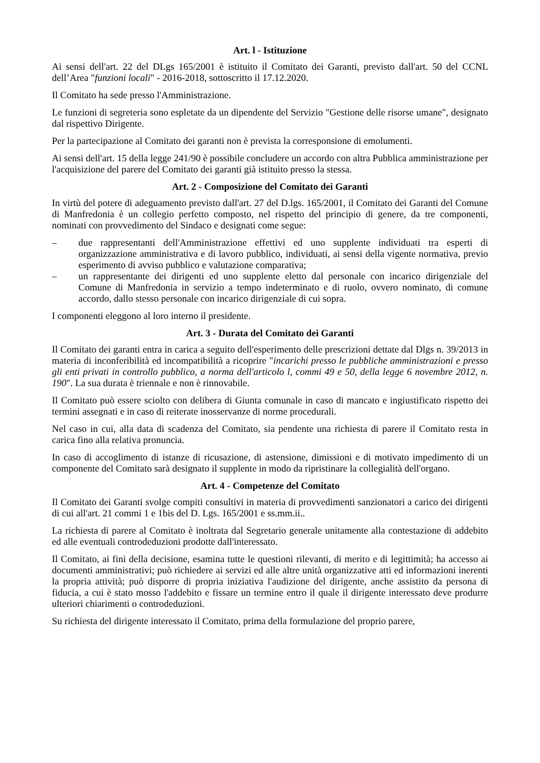Art. l - Istituzione
Ai sensi dell'art. 22 del DLgs 165/2001 è istituito il Comitato dei Garanti, previsto dall'art. 50 del CCNL dell’Area "funzioni locali" - 2016-2018, sottoscritto il 17.12.2020.
Il Comitato ha sede presso l'Amministrazione.
Le funzioni di segreteria sono espletate da un dipendente del Servizio "Gestione delle risorse umane", designato dal rispettivo Dirigente.
Per la partecipazione al Comitato dei garanti non è prevista la corresponsione di emolumenti.
Ai sensi dell'art. 15 della legge 241/90 è possibile concludere un accordo con altra Pubblica amministrazione per l'acquisizione del parere del Comitato dei garanti già istituito presso la stessa.
Art. 2 - Composizione del Comitato dei Garanti
In virtù del potere di adeguamento previsto dall'art. 27 del D.lgs. 165/2001, il Comitato dei Garanti del Comune di Manfredonia è un collegio perfetto composto, nel rispetto del principio di genere, da tre componenti, nominati con provvedimento del Sindaco e designati come segue:
– due rappresentanti dell'Amministrazione effettivi ed uno supplente individuati tra esperti di organizzazione amministrativa e di lavoro pubblico, individuati, ai sensi della vigente normativa, previo esperimento di avviso pubblico e valutazione comparativa;
– un rappresentante dei dirigenti ed uno supplente eletto dal personale con incarico dirigenziale del Comune di Manfredonia in servizio a tempo indeterminato e di ruolo, ovvero nominato, di comune accordo, dallo stesso personale con incarico dirigenziale di cui sopra.
I componenti eleggono al loro interno il presidente.
Art. 3 - Durata del Comitato dei Garanti
Il Comitato dei garanti entra in carica a seguito dell'esperimento delle prescrizioni dettate dal Dlgs n. 39/2013 in materia di inconferibilità ed incompatibilità a ricoprire "incarichi presso le pubbliche amministrazioni e presso gli enti privati in controllo pubblico, a norma dell'articolo l, commi 49 e 50, della legge 6 novembre 2012, n. 190". La sua durata è triennale e non è rinnovabile.
Il Comitato può essere sciolto con delibera di Giunta comunale in caso di mancato e ingiustificato rispetto dei termini assegnati e in caso di reiterate inosservanze di norme procedurali.
Nel caso in cui, alla data di scadenza del Comitato, sia pendente una richiesta di parere il Comitato resta in carica fino alla relativa pronuncia.
In caso di accoglimento di istanze di ricusazione, di astensione, dimissioni e di motivato impedimento di un componente del Comitato sarà designato il supplente in modo da ripristinare la collegialità dell'organo.
Art. 4 - Competenze del Comitato
Il Comitato dei Garanti svolge compiti consultivi in materia di provvedimenti sanzionatori a carico dei dirigenti di cui all'art. 21 commi 1 e 1bis del D. Lgs. 165/2001 e ss.mm.ii..
La richiesta di parere al Comitato è inoltrata dal Segretario generale unitamente alla contestazione di addebito ed alle eventuali controdeduzioni prodotte dall'interessato.
Il Comitato, ai fini della decisione, esamina tutte le questioni rilevanti, di merito e di legittimità; ha accesso ai documenti amministrativi; può richiedere ai servizi ed alle altre unità organizzative atti ed informazioni inerenti la propria attività; può disporre di propria iniziativa l'audizione del dirigente, anche assistito da persona di fiducia, a cui è stato mosso l'addebito e fissare un termine entro il quale il dirigente interessato deve produrre ulteriori chiarimenti o controdeduzioni.
Su richiesta del dirigente interessato il Comitato, prima della formulazione del proprio parere,